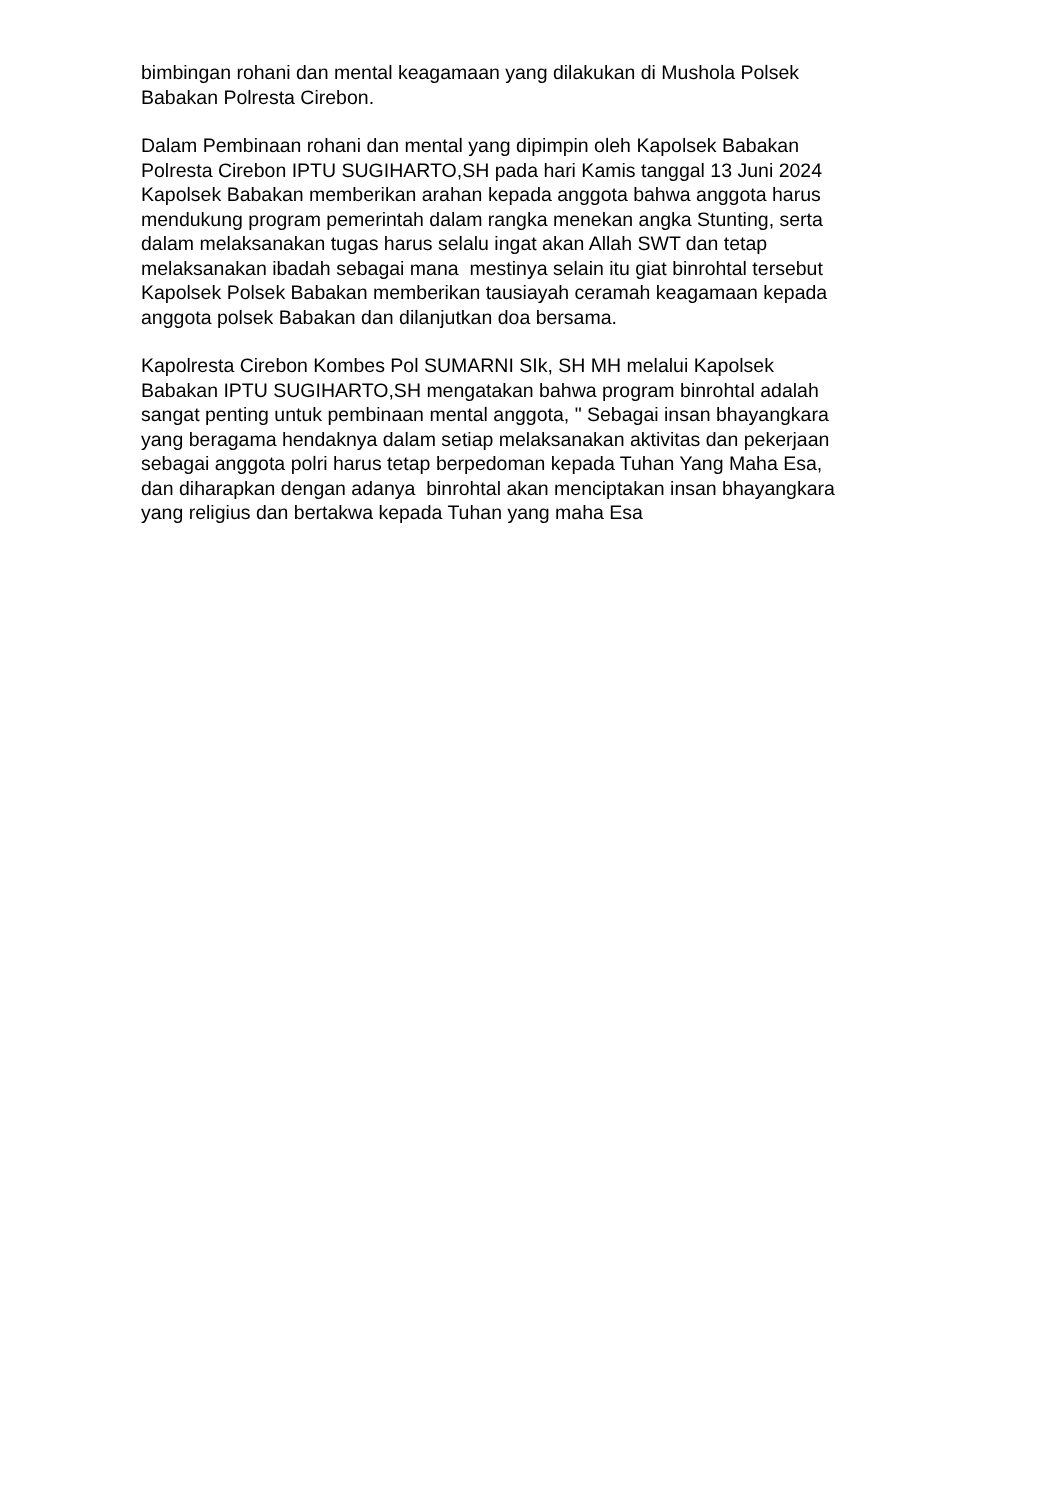bimbingan rohani dan mental keagamaan yang dilakukan di Mushola Polsek
Babakan Polresta Cirebon.
Dalam Pembinaan rohani dan mental yang dipimpin oleh Kapolsek Babakan
Polresta Cirebon IPTU SUGIHARTO,SH pada hari Kamis tanggal 13 Juni 2024
Kapolsek Babakan memberikan arahan kepada anggota bahwa anggota harus
mendukung program pemerintah dalam rangka menekan angka Stunting, serta
dalam melaksanakan tugas harus selalu ingat akan Allah SWT dan tetap
melaksanakan ibadah sebagai mana mestinya selain itu giat binrohtal tersebut
Kapolsek Polsek Babakan memberikan tausiayah ceramah keagamaan kepada
anggota polsek Babakan dan dilanjutkan doa bersama.
Kapolresta Cirebon Kombes Pol SUMARNI SIk, SH MH melalui Kapolsek
Babakan IPTU SUGIHARTO,SH mengatakan bahwa program binrohtal adalah
sangat penting untuk pembinaan mental anggota, " Sebagai insan bhayangkara
yang beragama hendaknya dalam setiap melaksanakan aktivitas dan pekerjaan
sebagai anggota polri harus tetap berpedoman kepada Tuhan Yang Maha Esa,
dan diharapkan dengan adanya binrohtal akan menciptakan insan bhayangkara
yang religius dan bertakwa kepada Tuhan yang maha Esa